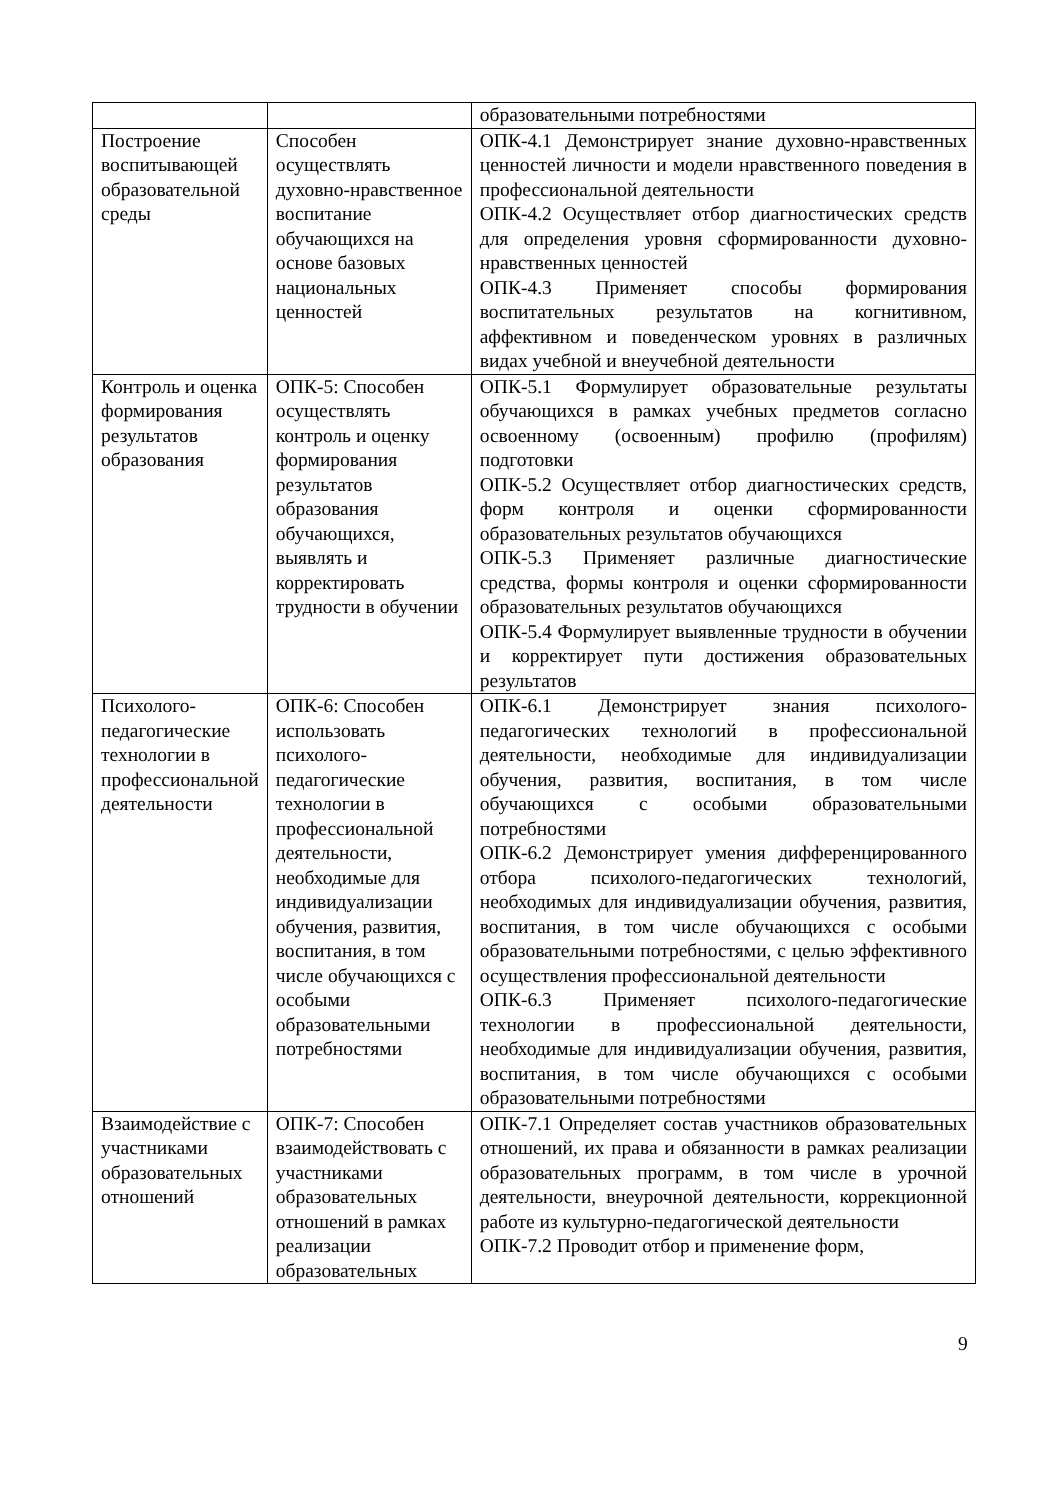| | | образовательными потребностями |
| Построение воспитывающей образовательной среды | Способен осуществлять духовно-нравственное воспитание обучающихся на основе базовых национальных ценностей | ОПК-4.1 Демонстрирует знание духовно-нравственных ценностей личности и модели нравственного поведения в профессиональной деятельности ОПК-4.2 Осуществляет отбор диагностических средств для определения уровня сформированности духовно-нравственных ценностей ОПК-4.3 Применяет способы формирования воспитательных результатов на когнитивном, аффективном и поведенческом уровнях в различных видах учебной и внеучебной деятельности |
| Контроль и оценка формирования результатов образования | ОПК-5: Способен осуществлять контроль и оценку формирования результатов образования обучающихся, выявлять и корректировать трудности в обучении | ОПК-5.1 Формулирует образовательные результаты обучающихся в рамках учебных предметов согласно освоенному (освоенным) профилю (профилям) подготовки ОПК-5.2 Осуществляет отбор диагностических средств, форм контроля и оценки сформированности образовательных результатов обучающихся ОПК-5.3 Применяет различные диагностические средства, формы контроля и оценки сформированности образовательных результатов обучающихся ОПК-5.4 Формулирует выявленные трудности в обучении и корректирует пути достижения образовательных результатов |
| Психолого-педагогические технологии в профессиональной деятельности | ОПК-6: Способен использовать психолого-педагогические технологии в профессиональной деятельности, необходимые для индивидуализации обучения, развития, воспитания, в том числе обучающихся с особыми образовательными потребностями | ОПК-6.1 Демонстрирует знания психолого-педагогических технологий в профессиональной деятельности, необходимые для индивидуализации обучения, развития, воспитания, в том числе обучающихся с особыми образовательными потребностями ОПК-6.2 Демонстрирует умения дифференцированного отбора психолого-педагогических технологий, необходимых для индивидуализации обучения, развития, воспитания, в том числе обучающихся с особыми образовательными потребностями, с целью эффективного осуществления профессиональной деятельности ОПК-6.3 Применяет психолого-педагогические технологии в профессиональной деятельности, необходимые для индивидуализации обучения, развития, воспитания, в том числе обучающихся с особыми образовательными потребностями |
| Взаимодействие с участниками образовательных отношений | ОПК-7: Способен взаимодействовать с участниками образовательных отношений в рамках реализации образовательных | ОПК-7.1 Определяет состав участников образовательных отношений, их права и обязанности в рамках реализации образовательных программ, в том числе в урочной деятельности, внеурочной деятельности, коррекционной работе из культурно-педагогической деятельности ОПК-7.2 Проводит отбор и применение форм, |
9